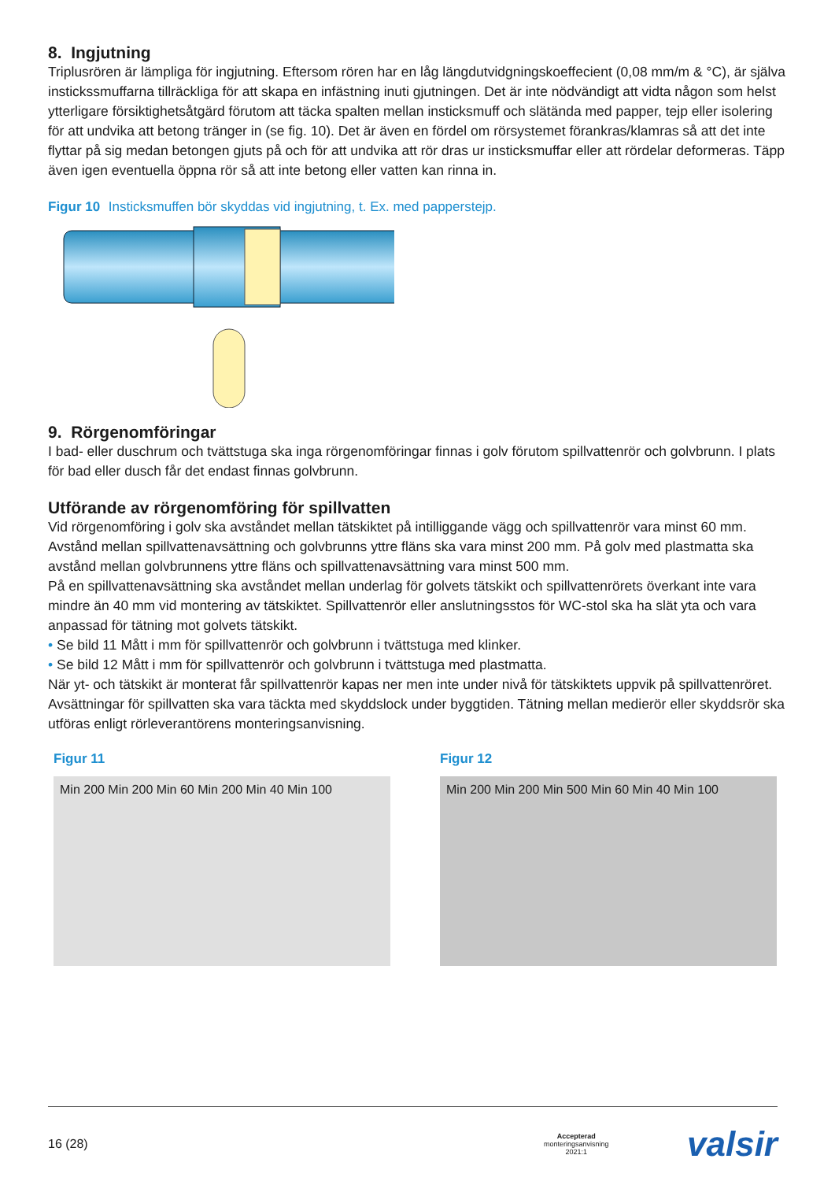8. Ingjutning
Triplusrören är lämpliga för ingjutning. Eftersom rören har en låg längdutvidgningskoeffecient (0,08 mm/m & °C), är själva instickssmuffarna tillräckliga för att skapa en infästning inuti gjutningen. Det är inte nödvändigt att vidta någon som helst ytterligare försiktighetsåtgärd förutom att täcka spalten mellan insticksmuff och slätända med papper, tejp eller isolering för att undvika att betong tränger in (se fig. 10). Det är även en fördel om rörsystemet förankras/klamras så att det inte flyttar på sig medan betongen gjuts på och för att undvika att rör dras ur insticksmuffar eller att rördelar deformeras. Täpp även igen eventuella öppna rör så att inte betong eller vatten kan rinna in.
Figur 10 Insticksmuffen bör skyddas vid ingjutning, t. Ex. med papperstejp.
9. Rörgenomföringar
I bad- eller duschrum och tvättstuga ska inga rörgenomföringar finnas i golv förutom spillvattenrör och golvbrunn. I plats för bad eller dusch får det endast finnas golvbrunn.
Utförande av rörgenomföring för spillvatten
Vid rörgenomföring i golv ska avståndet mellan tätskiktet på intilliggande vägg och spillvattenrör vara minst 60 mm. Avstånd mellan spillvattenavsättning och golvbrunns yttre fläns ska vara minst 200 mm. På golv med plastmatta ska avstånd mellan golvbrunnens yttre fläns och spillvattenavsättning vara minst 500 mm.
På en spillvattenavsättning ska avståndet mellan underlag för golvets tätskikt och spillvattenrörets överkant inte vara mindre än 40 mm vid montering av tätskiktet. Spillvattenrör eller anslutningsstos för WC-stol ska ha slät yta och vara anpassad för tätning mot golvets tätskikt.
• Se bild 11 Mått i mm för spillvattenrör och golvbrunn i tvättstuga med klinker.
• Se bild 12 Mått i mm för spillvattenrör och golvbrunn i tvättstuga med plastmatta.
När yt- och tätskikt är monterat får spillvattenrör kapas ner men inte under nivå för tätskiktets uppvik på spillvattenröret. Avsättningar för spillvatten ska vara täckta med skyddslock under byggtiden. Tätning mellan medierör eller skyddsrör ska utföras enligt rörleverantörens monteringsanvisning.
Figur 11
Min 200 Min 200 Min 60 Min 200 Min 40 Min 100
Figur 12
Min 200 Min 200 Min 500 Min 60 Min 40 Min 100
16 (28) Accepterad
monteringsanvisning
2021:1 valsir